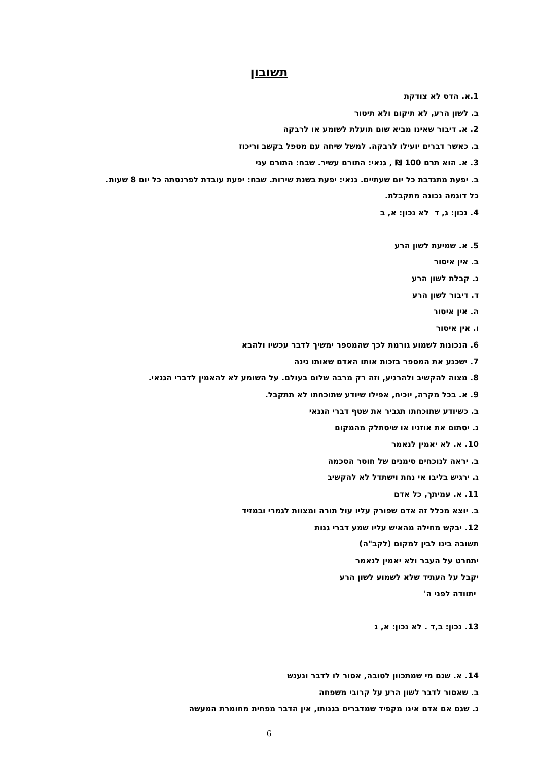תשובון
1.א. הדס לא צודקת
ב. לשון הרע, לא תיקום ולא תיטור
2. א. דיבור שאינו מביא שום תועלת לשומע או לרבקה
ב. כאשר דברים יועילו לרבקה. למשל שיחה עם מטפל בקשב וריכוז
3. א. הוא תרם 100 ₪ , גנאי: התורם עשיר. שבח: התורם עני
ב. יפעת מתנדבת כל יום שעתיים. גנאי: יפעת בשנת שירות. שבח: יפעת עובדת לפרנסתה כל יום 8 שעות.
כל דוגמה נכונה מתקבלת.
4. נכון: ג, ד לא נכון: א, ב
5. א. שמיעת לשון הרע
ב. אין איסור
ג. קבלת לשון הרע
ד. דיבור לשון הרע
ה. אין איסור
ו. אין איסור
6. הנכונות לשמוע גורמת לכך שהמספר ימשיך לדבר עכשיו ולהבא
7. ישכנע את המספר בזכות אותו האדם שאותו גינה
8. מצוה להקשיב ולהרגיע, וזה רק מרבה שלום בעולם. על השומע לא להאמין לדברי הגנאי.
9. א. בכל מקרה, יוכיח, אפילו שיודע שתוכחתו לא תתקבל.
ב. כשיודע שתוכחתו תגביר את שטף דברי הגנאי
ג. יסתום את אוזניו או שיסתלק מהמקום
10. א. לא יאמין לנאמר
ב. יראה לנוכחים סימנים של חוסר הסכמה
ג. ירגיש בליבו אי נחת וישתדל לא להקשיב
11. א. עמיתך, כל אדם
ב. יוצא מכלל זה אדם שפורק עליו עול תורה ומצוות לגמרי ובמזיד
12. יבקש מחילה מהאיש עליו שמע דברי גנות
תשובה בינו לבין למקום (לקב"ה)
יתחרט על העבר ולא יאמין לנאמר
יקבל על העתיד שלא לשמוע לשון הרע
יתוודה לפני ה'
13. נכון: ב,ד . לא נכון: א, ג
14. א. שגם מי שמתכוון לטובה, אסור לו לדבר ונענש
ב. שאסור לדבר לשון הרע על קרובי משפחה
ג. שגם אם אדם אינו מקפיד שמדברים בגנותו, אין הדבר מפחית מחומרת המעשה
6